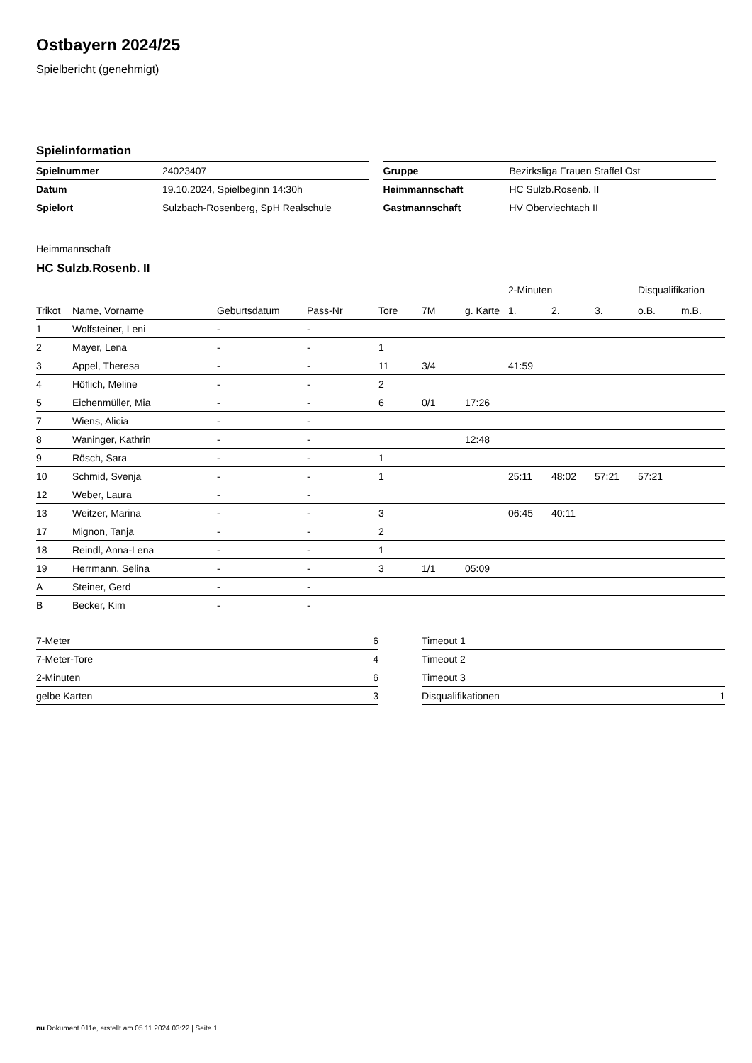Ostbayern 2024/25
Spielbericht (genehmigt)
Spielinformation
| Spielnummer | 24023407 |
| Datum | 19.10.2024, Spielbeginn 14:30h |
| Spielort | Sulzbach-Rosenberg, SpH Realschule |
| Gruppe | Bezirksliga Frauen Staffel Ost |
| Heimmannschaft | HC Sulzb.Rosenb. II |
| Gastmannschaft | HV Oberviechtach II |
Heimmannschaft
HC Sulzb.Rosenb. II
| | | | | | | | 2-Minuten | | | Disqualifikation | |
| --- | --- | --- | --- | --- | --- | --- | --- | --- | --- | --- | --- |
| Trikot | Name, Vorname | Geburtsdatum | Pass-Nr | Tore | 7M | g. Karte | 1. | 2. | 3. | o.B. | m.B. |
| 1 | Wolfsteiner, Leni | - | - | | | | | | | | |
| 2 | Mayer, Lena | - | - | 1 | | | | | | | |
| 3 | Appel, Theresa | - | - | 11 | 3/4 | | 41:59 | | | | |
| 4 | Höflich, Meline | - | - | 2 | | | | | | | |
| 5 | Eichenmüller, Mia | - | - | 6 | 0/1 | 17:26 | | | | | |
| 7 | Wiens, Alicia | - | - | | | | | | | | |
| 8 | Waninger, Kathrin | - | - | | | 12:48 | | | | | |
| 9 | Rösch, Sara | - | - | 1 | | | | | | | |
| 10 | Schmid, Svenja | - | - | 1 | | | 25:11 | 48:02 | 57:21 | 57:21 | |
| 12 | Weber, Laura | - | - | | | | | | | | |
| 13 | Weitzer, Marina | - | - | 3 | | | 06:45 | 40:11 | | | |
| 17 | Mignon, Tanja | - | - | 2 | | | | | | | |
| 18 | Reindl, Anna-Lena | - | - | 1 | | | | | | | |
| 19 | Herrmann, Selina | - | - | 3 | 1/1 | 05:09 | | | | | |
| A | Steiner, Gerd | - | - | | | | | | | | |
| B | Becker, Kim | - | - | | | | | | | | |
| 7-Meter | 6 |
| 7-Meter-Tore | 4 |
| 2-Minuten | 6 |
| gelbe Karten | 3 |
| Timeout 1 | |
| Timeout 2 | |
| Timeout 3 | |
| Disqualifikationen | 1 |
nu.Dokument 011e, erstellt am 05.11.2024 03:22 | Seite 1